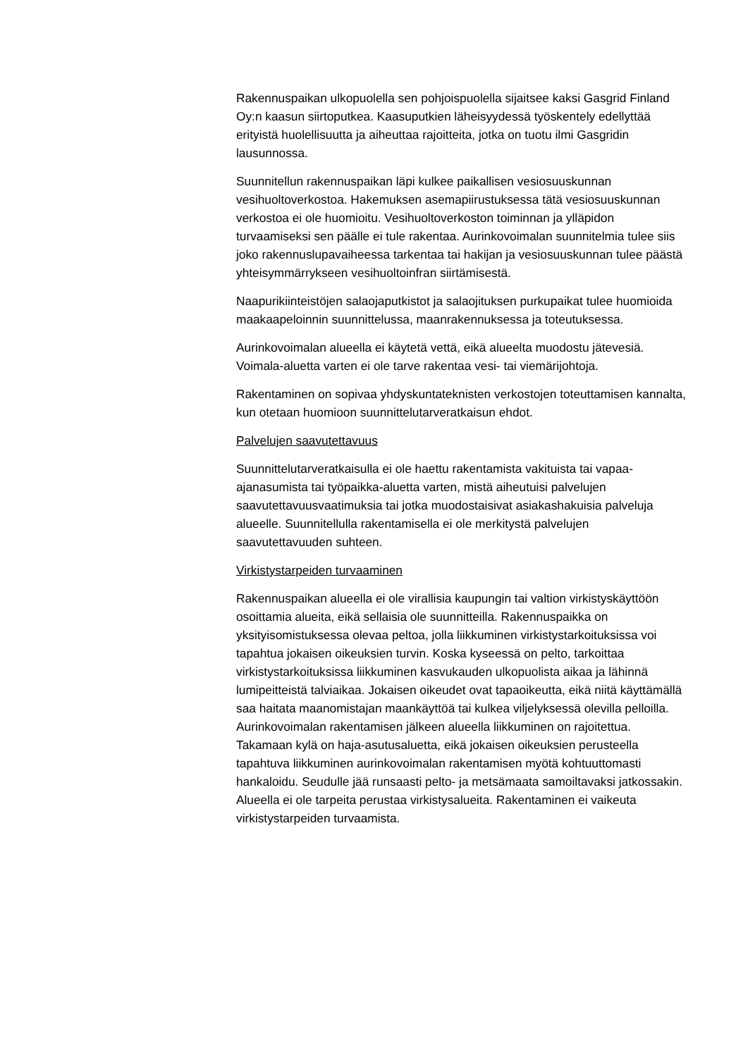Rakennuspaikan ulkopuolella sen pohjoispuolella sijaitsee kaksi Gasgrid Finland Oy:n kaasun siirtoputkea. Kaasuputkien läheisyydessä työskentely edellyttää erityistä huolellisuutta ja aiheuttaa rajoitteita, jotka on tuotu ilmi Gasgridin lausunnossa.
Suunnitellun rakennuspaikan läpi kulkee paikallisen vesiosuuskunnan vesihuoltoverkostoa. Hakemuksen asemapiirustuksessa tätä vesiosuuskunnan verkostoa ei ole huomioitu. Vesihuoltoverkoston toiminnan ja ylläpidon turvaamiseksi sen päälle ei tule rakentaa. Aurinkovoimalan suunnitelmia tulee siis joko rakennuslupavaiheessa tarkentaa tai hakijan ja vesiosuuskunnan tulee päästä yhteisymmärrykseen vesihuoltoinfran siirtämisestä.
Naapurikiinteistöjen salaojaputkistot ja salaojituksen purkupaikat tulee huomioida maakaapeloinnin suunnittelussa, maanrakennuksessa ja toteutuksessa.
Aurinkovoimalan alueella ei käytetä vettä, eikä alueelta muodostu jätevesiä. Voimala-aluetta varten ei ole tarve rakentaa vesi- tai viemärijohtoja.
Rakentaminen on sopivaa yhdyskuntateknisten verkostojen toteuttamisen kannalta, kun otetaan huomioon suunnittelutarveratkaisun ehdot.
Palvelujen saavutettavuus
Suunnittelutarveratkaisulla ei ole haettu rakentamista vakituista tai vapaa-ajanasumista tai työpaikka-aluetta varten, mistä aiheutuisi palvelujen saavutettavuusvaatimuksia tai jotka muodostaisivat asiakashakuisia palveluja alueelle. Suunnitellulla rakentamisella ei ole merkitystä palvelujen saavutettavuuden suhteen.
Virkistystarpeiden turvaaminen
Rakennuspaikan alueella ei ole virallisia kaupungin tai valtion virkistyskäyttöön osoittamia alueita, eikä sellaisia ole suunnitteilla. Rakennuspaikka on yksityisomistuksessa olevaa peltoa, jolla liikkuminen virkistystarkoituksissa voi tapahtua jokaisen oikeuksien turvin. Koska kyseessä on pelto, tarkoittaa virkistystarkoituksissa liikkuminen kasvukauden ulkopuolista aikaa ja lähinnä lumipeitteistä talviaikaa. Jokaisen oikeudet ovat tapaoikeutta, eikä niitä käyttämällä saa haitata maanomistajan maankäyttöä tai kulkea viljelyksessä olevilla pelloilla. Aurinkovoimalan rakentamisen jälkeen alueella liikkuminen on rajoitettua. Takamaan kylä on haja-asutusaluetta, eikä jokaisen oikeuksien perusteella tapahtuva liikkuminen aurinkovoimalan rakentamisen myötä kohtuuttomasti hankaloidu. Seudulle jää runsaasti pelto- ja metsämaata samoiltavaksi jatkossakin. Alueella ei ole tarpeita perustaa virkistysalueita. Rakentaminen ei vaikeuta virkistystarpeiden turvaamista.